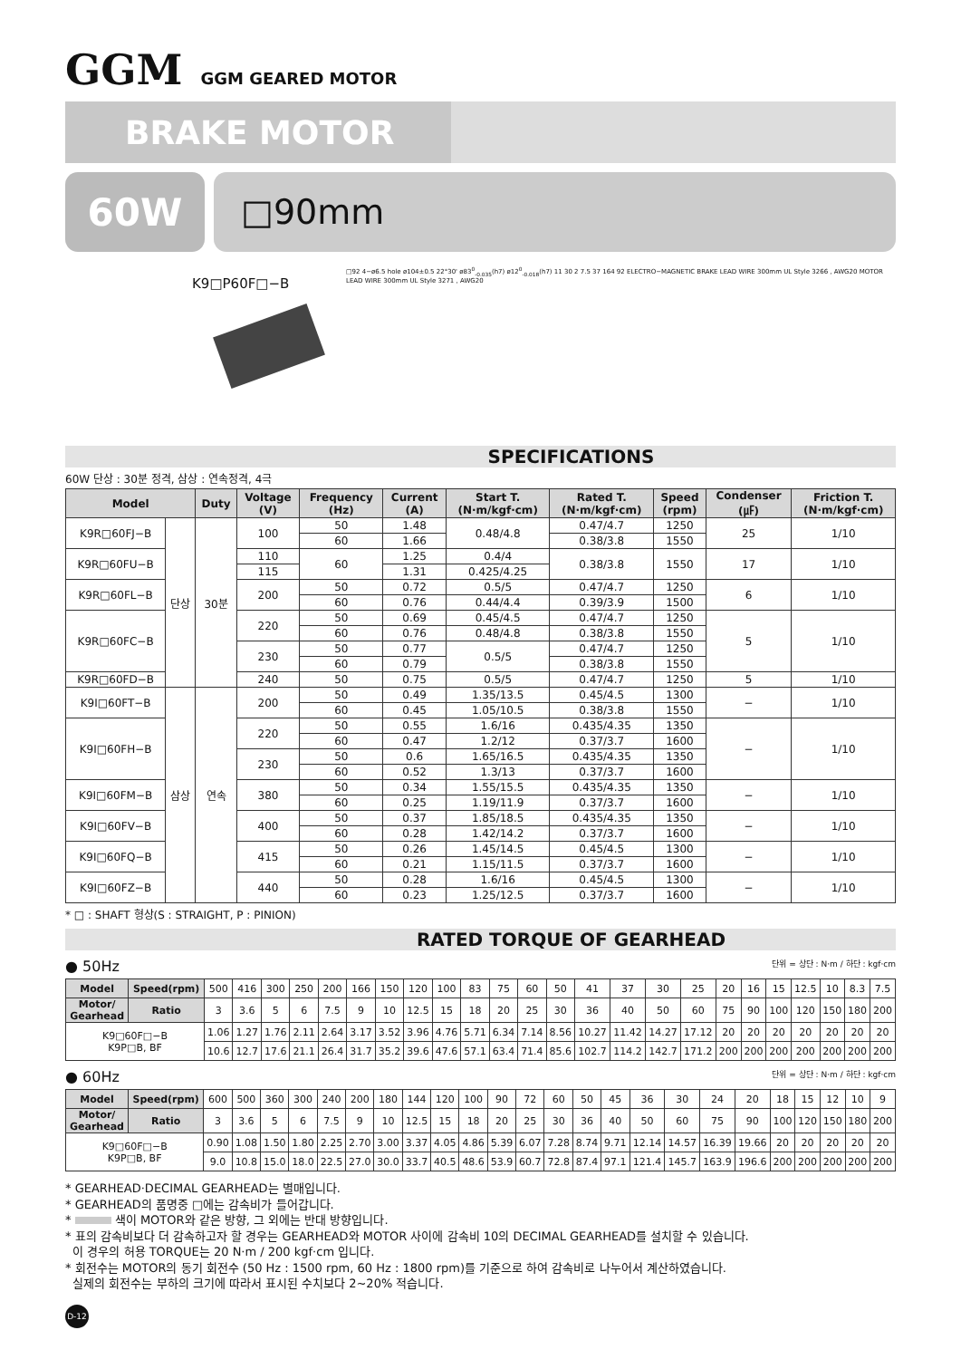GGM GGM GEARED MOTOR
BRAKE MOTOR
60W □90mm
K9□P60F□−B
□92 4−ø6.5 hole ø104±0.5 22°30' ø83<sup>0</sup><sub>-0.035</sub>(h7) ø12<sup>0</sup><sub>-0.018</sub>(h7) 11 30 2 7.5 37 164 92 ELECTRO−MAGNETIC BRAKE LEAD WIRE 300mm UL Style 3266 , AWG20 MOTOR LEAD WIRE 300mm UL Style 3271 , AWG20
SPECIFICATIONS
60W 단상 : 30분 정격, 삼상 : 연속정격, 4극
| Model | | Duty | Voltage (V) | Frequency (Hz) | Current (A) | Start T. (N·m/kgf·cm) | Rated T. (N·m/kgf·cm) | Speed (rpm) | Condenser (㎌) | Friction T. (N·m/kgf·cm) |
| --- | --- | --- | --- | --- | --- | --- | --- | --- | --- | --- |
| K9R□60FJ−B | 단상 | 30분 | 100 | 50 | 1.48 | 0.48/4.8 | 0.47/4.7 | 1250 | 25 | 1/10 |
| | | | | 60 | 1.66 | | 0.38/3.8 | 1550 | | |
| K9R□60FU−B | | | 110 | 60 | 1.25 | 0.4/4 | 0.38/3.8 | 1550 | 17 | 1/10 |
| | | | 115 | | 1.31 | 0.425/4.25 | | | | |
| K9R□60FL−B | | | 200 | 50 | 0.72 | 0.5/5 | 0.47/4.7 | 1250 | 6 | 1/10 |
| | | | | 60 | 0.76 | 0.44/4.4 | 0.39/3.9 | 1500 | | |
| K9R□60FC−B | | | 220 | 50 | 0.69 | 0.45/4.5 | 0.47/4.7 | 1250 | 5 | 1/10 |
| | | | | 60 | 0.76 | 0.48/4.8 | 0.38/3.8 | 1550 | | |
| | | | 230 | 50 | 0.77 | 0.5/5 | 0.47/4.7 | 1250 | | |
| | | | | 60 | 0.79 | | 0.38/3.8 | 1550 | | |
| K9R□60FD−B | | | 240 | 50 | 0.75 | 0.5/5 | 0.47/4.7 | 1250 | 5 | 1/10 |
| K9I□60FT−B | 삼상 | 연속 | 200 | 50 | 0.49 | 1.35/13.5 | 0.45/4.5 | 1300 | − | 1/10 |
| | | | | 60 | 0.45 | 1.05/10.5 | 0.38/3.8 | 1550 | | |
| K9I□60FH−B | | | 220 | 50 | 0.55 | 1.6/16 | 0.435/4.35 | 1350 | − | 1/10 |
| | | | | 60 | 0.47 | 1.2/12 | 0.37/3.7 | 1600 | | |
| | | | 230 | 50 | 0.6 | 1.65/16.5 | 0.435/4.35 | 1350 | | |
| | | | | 60 | 0.52 | 1.3/13 | 0.37/3.7 | 1600 | | |
| K9I□60FM−B | | | 380 | 50 | 0.34 | 1.55/15.5 | 0.435/4.35 | 1350 | − | 1/10 |
| | | | | 60 | 0.25 | 1.19/11.9 | 0.37/3.7 | 1600 | | |
| K9I□60FV−B | | | 400 | 50 | 0.37 | 1.85/18.5 | 0.435/4.35 | 1350 | − | 1/10 |
| | | | | 60 | 0.28 | 1.42/14.2 | 0.37/3.7 | 1600 | | |
| K9I□60FQ−B | | | 415 | 50 | 0.26 | 1.45/14.5 | 0.45/4.5 | 1300 | − | 1/10 |
| | | | | 60 | 0.21 | 1.15/11.5 | 0.37/3.7 | 1600 | | |
| K9I□60FZ−B | | | 440 | 50 | 0.28 | 1.6/16 | 0.45/4.5 | 1300 | − | 1/10 |
| | | | | 60 | 0.23 | 1.25/12.5 | 0.37/3.7 | 1600 | | |
* □ : SHAFT 형상(S : STRAIGHT, P : PINION)
RATED TORQUE OF GEARHEAD
● 50Hz 단위 = 상단 : N·m / 하단 : kgf·cm
| Model | Speed(rpm) | 500 | 416 | 300 | 250 | 200 | 166 | 150 | 120 | 100 | 83 | 75 | 60 | 50 | 41 | 37 | 30 | 25 | 20 | 16 | 15 | 12.5 | 10 | 8.3 | 7.5 |
| Motor/ Gearhead | Ratio | 3 | 3.6 | 5 | 6 | 7.5 | 9 | 10 | 12.5 | 15 | 18 | 20 | 25 | 30 | 36 | 40 | 50 | 60 | 75 | 90 | 100 | 120 | 150 | 180 | 200 |
| K9□60F□−B K9P□B, BF | | 1.06 | 1.27 | 1.76 | 2.11 | 2.64 | 3.17 | 3.52 | 3.96 | 4.76 | 5.71 | 6.34 | 7.14 | 8.56 | 10.27 | 11.42 | 14.27 | 17.12 | 20 | 20 | 20 | 20 | 20 | 20 | 20 |
| | | 10.6 | 12.7 | 17.6 | 21.1 | 26.4 | 31.7 | 35.2 | 39.6 | 47.6 | 57.1 | 63.4 | 71.4 | 85.6 | 102.7 | 114.2 | 142.7 | 171.2 | 200 | 200 | 200 | 200 | 200 | 200 | 200 |
● 60Hz 단위 = 상단 : N·m / 하단 : kgf·cm
| Model | Speed(rpm) | 600 | 500 | 360 | 300 | 240 | 200 | 180 | 144 | 120 | 100 | 90 | 72 | 60 | 50 | 45 | 36 | 30 | 24 | 20 | 18 | 15 | 12 | 10 | 9 |
| Motor/ Gearhead | Ratio | 3 | 3.6 | 5 | 6 | 7.5 | 9 | 10 | 12.5 | 15 | 18 | 20 | 25 | 30 | 36 | 40 | 50 | 60 | 75 | 90 | 100 | 120 | 150 | 180 | 200 |
| K9□60F□−B K9P□B, BF | | 0.90 | 1.08 | 1.50 | 1.80 | 2.25 | 2.70 | 3.00 | 3.37 | 4.05 | 4.86 | 5.39 | 6.07 | 7.28 | 8.74 | 9.71 | 12.14 | 14.57 | 16.39 | 19.66 | 20 | 20 | 20 | 20 | 20 |
| | | 9.0 | 10.8 | 15.0 | 18.0 | 22.5 | 27.0 | 30.0 | 33.7 | 40.5 | 48.6 | 53.9 | 60.7 | 72.8 | 87.4 | 97.1 | 121.4 | 145.7 | 163.9 | 196.6 | 200 | 200 | 200 | 200 | 200 |
* GEARHEAD·DECIMAL GEARHEAD는 별매입니다.
* GEARHEAD의 품명중 □에는 감속비가 들어갑니다.
* 색이 MOTOR와 같은 방향, 그 외에는 반대 방향입니다.
* 표의 감속비보다 더 감속하고자 할 경우는 GEARHEAD와 MOTOR 사이에 감속비 10의 DECIMAL GEARHEAD를 설치할 수 있습니다.
이 경우의 허용 TORQUE는 20 N·m / 200 kgf·cm 입니다.
* 회전수는 MOTOR의 동기 회전수 (50 Hz : 1500 rpm, 60 Hz : 1800 rpm)를 기준으로 하여 감속비로 나누어서 계산하였습니다.
실제의 회전수는 부하의 크기에 따라서 표시된 수치보다 2~20% 적습니다.
D-12